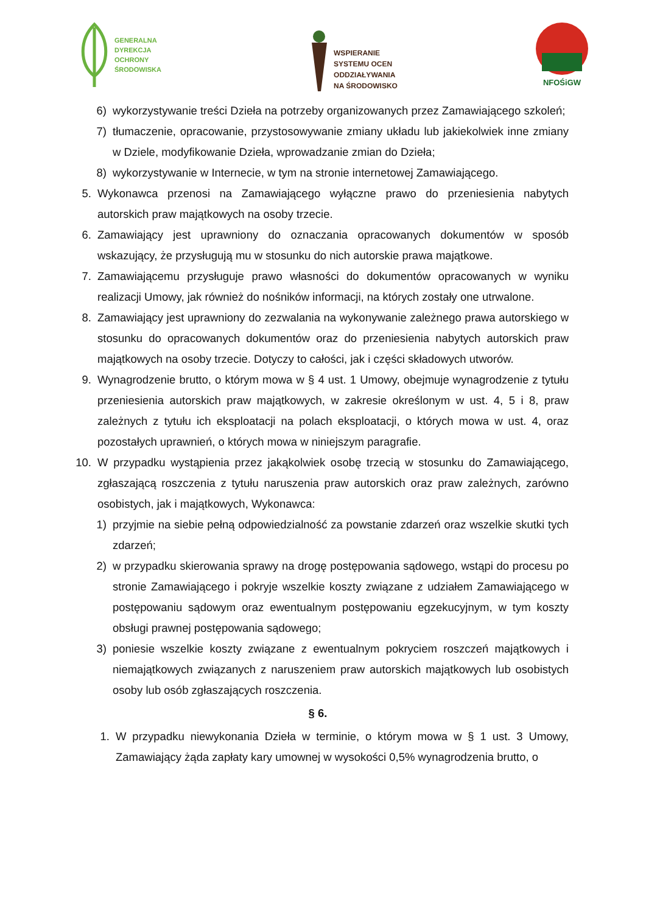GENERALNA
DYREKCJA
OCHRONY
ŚRODOWISKA
WSPIERANIE
SYSTEMU OCEN
ODDZIAŁYWANIA
NA ŚRODOWISKO
NFOŚiGW
6) wykorzystywanie treści Dzieła na potrzeby organizowanych przez Zamawiającego szkoleń;
7) tłumaczenie, opracowanie, przystosowywanie zmiany układu lub jakiekolwiek inne zmiany w Dziele, modyfikowanie Dzieła, wprowadzanie zmian do Dzieła;
8) wykorzystywanie w Internecie, w tym na stronie internetowej Zamawiającego.
5. Wykonawca przenosi na Zamawiającego wyłączne prawo do przeniesienia nabytych autorskich praw majątkowych na osoby trzecie.
6. Zamawiający jest uprawniony do oznaczania opracowanych dokumentów w sposób wskazujący, że przysługują mu w stosunku do nich autorskie prawa majątkowe.
7. Zamawiającemu przysługuje prawo własności do dokumentów opracowanych w wyniku realizacji Umowy, jak również do nośników informacji, na których zostały one utrwalone.
8. Zamawiający jest uprawniony do zezwalania na wykonywanie zależnego prawa autorskiego w stosunku do opracowanych dokumentów oraz do przeniesienia nabytych autorskich praw majątkowych na osoby trzecie. Dotyczy to całości, jak i części składowych utworów.
9. Wynagrodzenie brutto, o którym mowa w § 4 ust. 1 Umowy, obejmuje wynagrodzenie z tytułu przeniesienia autorskich praw majątkowych, w zakresie określonym w ust. 4, 5 i 8, praw zależnych z tytułu ich eksploatacji na polach eksploatacji, o których mowa w ust. 4, oraz pozostałych uprawnień, o których mowa w niniejszym paragrafie.
10. W przypadku wystąpienia przez jakąkolwiek osobę trzecią w stosunku do Zamawiającego, zgłaszającą roszczenia z tytułu naruszenia praw autorskich oraz praw zależnych, zarówno osobistych, jak i majątkowych, Wykonawca:
1) przyjmie na siebie pełną odpowiedzialność za powstanie zdarzeń oraz wszelkie skutki tych zdarzeń;
2) w przypadku skierowania sprawy na drogę postępowania sądowego, wstąpi do procesu po stronie Zamawiającego i pokryje wszelkie koszty związane z udziałem Zamawiającego w postępowaniu sądowym oraz ewentualnym postępowaniu egzekucyjnym, w tym koszty obsługi prawnej postępowania sądowego;
3) poniesie wszelkie koszty związane z ewentualnym pokryciem roszczeń majątkowych i niemajątkowych związanych z naruszeniem praw autorskich majątkowych lub osobistych osoby lub osób zgłaszających roszczenia.
§ 6.
1. W przypadku niewykonania Dzieła w terminie, o którym mowa w § 1 ust. 3 Umowy, Zamawiający żąda zapłaty kary umownej w wysokości 0,5% wynagrodzenia brutto, o